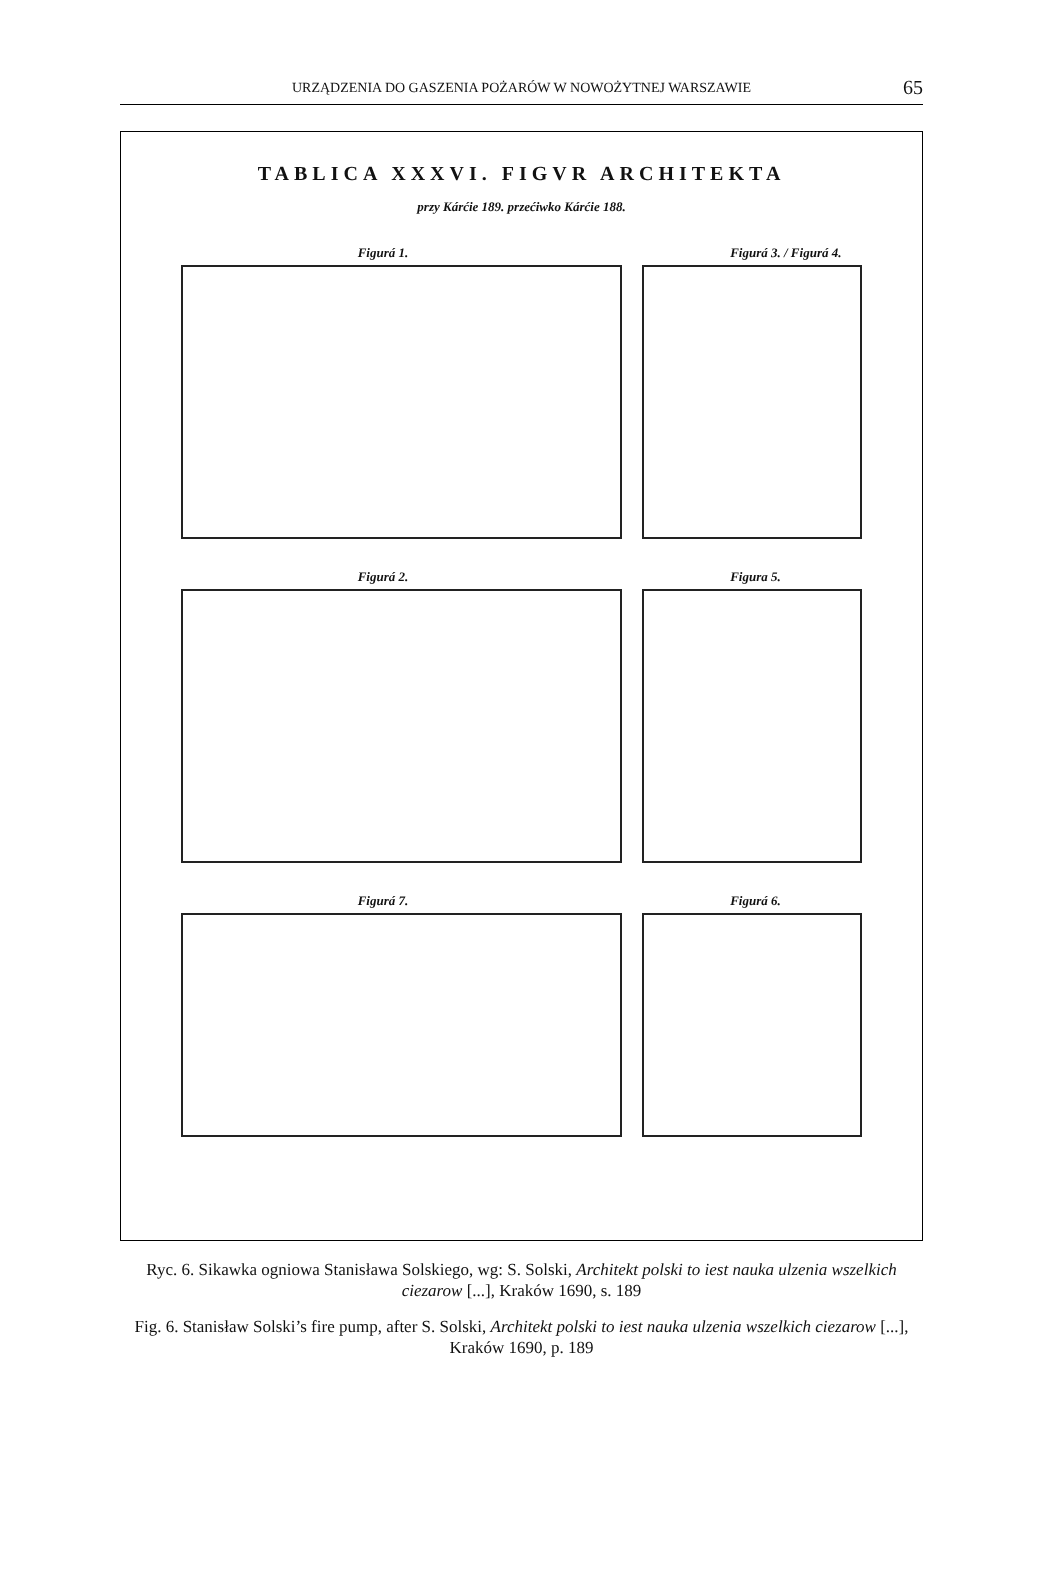URZĄDZENIA DO GASZENIA POŻARÓW W NOWOŻYTNEJ WARSZAWIE 65
TABLICA XXXVI. FIGVR ARCHITEKTA
przy Kárćie 189. przećiwko Kárćie 188.
Figurá 1.
Figurá 3. / Figurá 4.
Figurá 2.
Figura 5.
Figurá 7.
Figurá 6.
Ryc. 6. Sikawka ogniowa Stanisława Solskiego, wg: S. Solski, Architekt polski to iest nauka ulzenia wszelkich ciezarow [...], Kraków 1690, s. 189
Fig. 6. Stanisław Solski’s fire pump, after S. Solski, Architekt polski to iest nauka ulzenia wszelkich ciezarow [...], Kraków 1690, p. 189